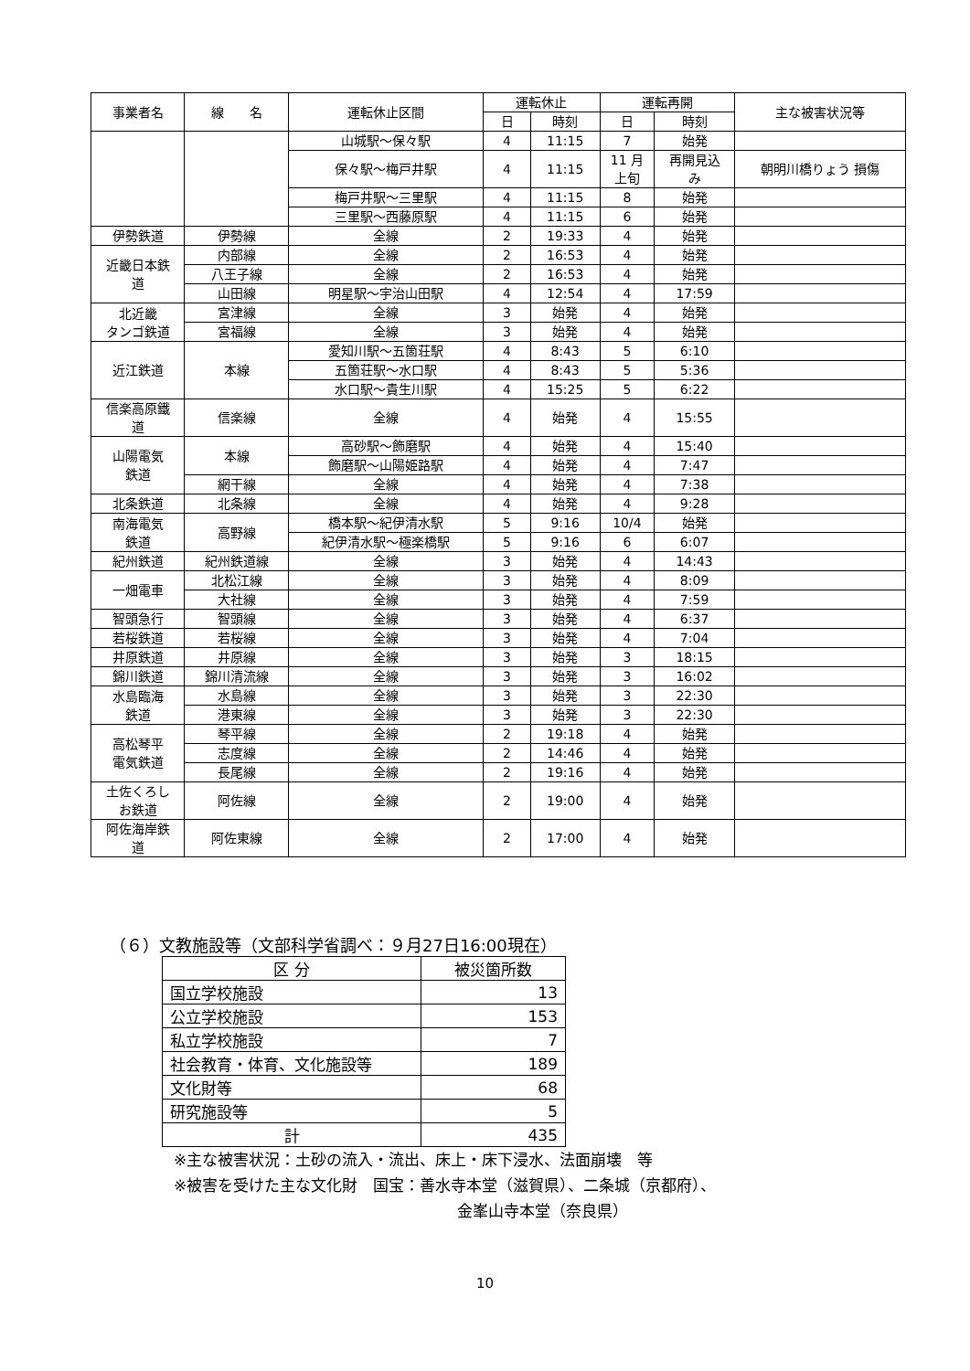| 事業者名 | 線 名 | 運転休止区間 | 運転休止 | | 運転再開 | | 主な被害状況等 |
| --- | --- | --- | --- | --- | --- | --- | --- |
| | | | 日 | 時刻 | 日 | 時刻 | |
| | | 山城駅～保々駅 | 4 | 11:15 | 7 | 始発 | |
| | | 保々駅～梅戸井駅 | 4 | 11:15 | 11 月 上旬 | 再開見込 み | 朝明川橋りょう 損傷 |
| | | 梅戸井駅～三里駅 | 4 | 11:15 | 8 | 始発 | |
| | | 三里駅～西藤原駅 | 4 | 11:15 | 6 | 始発 | |
| 伊勢鉄道 | 伊勢線 | 全線 | 2 | 19:33 | 4 | 始発 | |
| 近畿日本鉄 道 | 内部線 | 全線 | 2 | 16:53 | 4 | 始発 | |
| | 八王子線 | 全線 | 2 | 16:53 | 4 | 始発 | |
| | 山田線 | 明星駅～宇治山田駅 | 4 | 12:54 | 4 | 17:59 | |
| 北近畿 タンゴ鉄道 | 宮津線 | 全線 | 3 | 始発 | 4 | 始発 | |
| | 宮福線 | 全線 | 3 | 始発 | 4 | 始発 | |
| 近江鉄道 | 本線 | 愛知川駅～五箇荘駅 | 4 | 8:43 | 5 | 6:10 | |
| | | 五箇荘駅～水口駅 | 4 | 8:43 | 5 | 5:36 | |
| | | 水口駅～貴生川駅 | 4 | 15:25 | 5 | 6:22 | |
| 信楽高原鐵 道 | 信楽線 | 全線 | 4 | 始発 | 4 | 15:55 | |
| 山陽電気 鉄道 | 本線 | 高砂駅～飾磨駅 | 4 | 始発 | 4 | 15:40 | |
| | | 飾磨駅～山陽姫路駅 | 4 | 始発 | 4 | 7:47 | |
| | 網干線 | 全線 | 4 | 始発 | 4 | 7:38 | |
| 北条鉄道 | 北条線 | 全線 | 4 | 始発 | 4 | 9:28 | |
| 南海電気 鉄道 | 高野線 | 橋本駅～紀伊清水駅 | 5 | 9:16 | 10/4 | 始発 | |
| | | 紀伊清水駅～極楽橋駅 | 5 | 9:16 | 6 | 6:07 | |
| 紀州鉄道 | 紀州鉄道線 | 全線 | 3 | 始発 | 4 | 14:43 | |
| 一畑電車 | 北松江線 | 全線 | 3 | 始発 | 4 | 8:09 | |
| | 大社線 | 全線 | 3 | 始発 | 4 | 7:59 | |
| 智頭急行 | 智頭線 | 全線 | 3 | 始発 | 4 | 6:37 | |
| 若桜鉄道 | 若桜線 | 全線 | 3 | 始発 | 4 | 7:04 | |
| 井原鉄道 | 井原線 | 全線 | 3 | 始発 | 3 | 18:15 | |
| 錦川鉄道 | 錦川清流線 | 全線 | 3 | 始発 | 3 | 16:02 | |
| 水島臨海 鉄道 | 水島線 | 全線 | 3 | 始発 | 3 | 22:30 | |
| | 港東線 | 全線 | 3 | 始発 | 3 | 22:30 | |
| 高松琴平 電気鉄道 | 琴平線 | 全線 | 2 | 19:18 | 4 | 始発 | |
| | 志度線 | 全線 | 2 | 14:46 | 4 | 始発 | |
| | 長尾線 | 全線 | 2 | 19:16 | 4 | 始発 | |
| 土佐くろし お鉄道 | 阿佐線 | 全線 | 2 | 19:00 | 4 | 始発 | |
| 阿佐海岸鉄 道 | 阿佐東線 | 全線 | 2 | 17:00 | 4 | 始発 | |
（６）文教施設等（文部科学省調べ：９月27日16:00現在）
| 区 分 | 被災箇所数 |
| --- | --- |
| 国立学校施設 | 13 |
| 公立学校施設 | 153 |
| 私立学校施設 | 7 |
| 社会教育・体育、文化施設等 | 189 |
| 文化財等 | 68 |
| 研究施設等 | 5 |
| 計 | 435 |
※主な被害状況：土砂の流入・流出、床上・床下浸水、法面崩壊　等
※被害を受けた主な文化財　国宝：善水寺本堂（滋賀県）、二条城（京都府）、
金峯山寺本堂（奈良県）
10